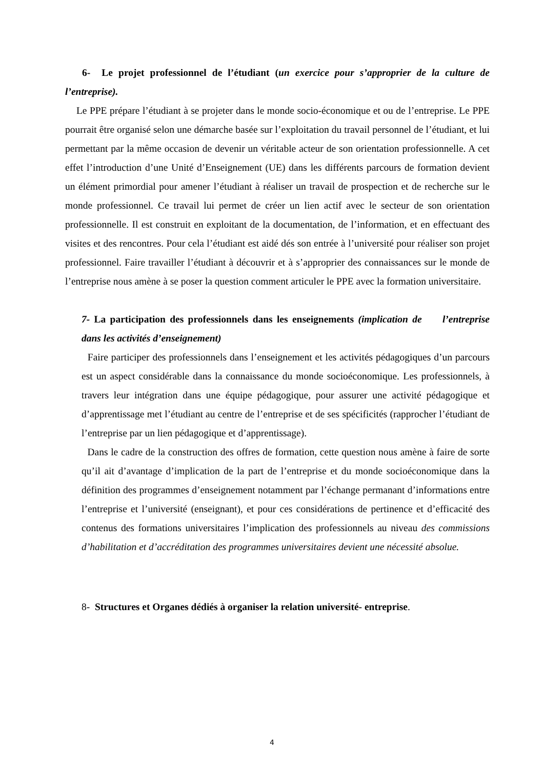6- Le projet professionnel de l’étudiant (un exercice pour s’approprier de la culture de l’entreprise).
Le PPE prépare l’étudiant à se projeter dans le monde socio-économique et ou de l’entreprise. Le PPE pourrait être organisé selon une démarche basée sur l’exploitation du travail personnel de l’étudiant, et lui permettant par la même occasion de devenir un véritable acteur de son orientation professionnelle. A cet effet l’introduction d’une Unité d’Enseignement (UE) dans les différents parcours de formation devient un élément primordial pour amener l’étudiant à réaliser un travail de prospection et de recherche sur le monde professionnel. Ce travail lui permet de créer un lien actif avec le secteur de son orientation professionnelle. Il est construit en exploitant de la documentation, de l’information, et en effectuant des visites et des rencontres. Pour cela l’étudiant est aidé dés son entrée à l’université pour réaliser son projet professionnel. Faire travailler l’étudiant à découvrir et à s’approprier des connaissances sur le monde de l’entreprise nous amène à se poser la question comment articuler le PPE avec la formation universitaire.
7- La participation des professionnels dans les enseignements (implication de l’entreprise dans les activités d’enseignement)
Faire participer des professionnels dans l’enseignement et les activités pédagogiques d’un parcours est un aspect considérable dans la connaissance du monde socioéconomique. Les professionnels, à travers leur intégration dans une équipe pédagogique, pour assurer une activité pédagogique et d’apprentissage met l’étudiant au centre de l’entreprise et de ses spécificités (rapprocher l’étudiant de l’entreprise par un lien pédagogique et d’apprentissage).
Dans le cadre de la construction des offres de formation, cette question nous amène à faire de sorte qu’il ait d’avantage d’implication de la part de l’entreprise et du monde socioéconomique dans la définition des programmes d’enseignement notamment par l’échange permanant d’informations entre l’entreprise et l’université (enseignant), et pour ces considérations de pertinence et d’efficacité des contenus des formations universitaires l’implication des professionnels au niveau des commissions d’habilitation et d’accréditation des programmes universitaires devient une nécessité absolue.
8- Structures et Organes dédiés à organiser la relation université- entreprise.
4